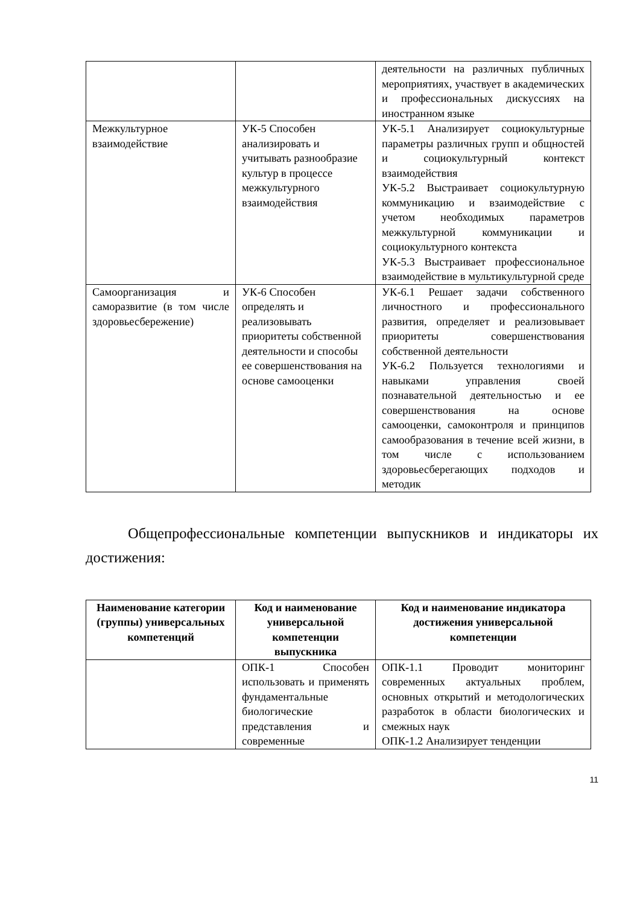| | | деятельности на различных публичных мероприятиях, участвует в академических и профессиональных дискуссиях на иностранном языке |
| Межкультурное взаимодействие | УК-5 Способен анализировать и учитывать разнообразие культур в процессе межкультурного взаимодействия | УК-5.1 Анализирует социокультурные параметры различных групп и общностей и социокультурный контекст взаимодействия УК-5.2 Выстраивает социокультурную коммуникацию и взаимодействие с учетом необходимых параметров межкультурной коммуникации и социокультурного контекста УК-5.3 Выстраивает профессиональное взаимодействие в мультикультурной среде |
| Самоорганизация и саморазвитие (в том числе здоровьесбережение) | УК-6 Способен определять и реализовывать приоритеты собственной деятельности и способы ее совершенствования на основе самооценки | УК-6.1 Решает задачи собственного личностного и профессионального развития, определяет и реализовывает приоритеты совершенствования собственной деятельности УК-6.2 Пользуется технологиями и навыками управления своей познавательной деятельностью и ее совершенствования на основе самооценки, самоконтроля и принципов самообразования в течение всей жизни, в том числе с использованием здоровьесберегающих подходов и методик |
Общепрофессиональные компетенции выпускников и индикаторы их достижения:
| Наименование категории (группы) универсальных компетенций | Код и наименование универсальной компетенции выпускника | Код и наименование индикатора достижения универсальной компетенции |
| --- | --- | --- |
| | ОПК-1 Способен использовать и применять фундаментальные биологические представления и современные | ОПК-1.1 Проводит мониторинг современных актуальных проблем, основных открытий и методологических разработок в области биологических и смежных наук ОПК-1.2 Анализирует тенденции |
11